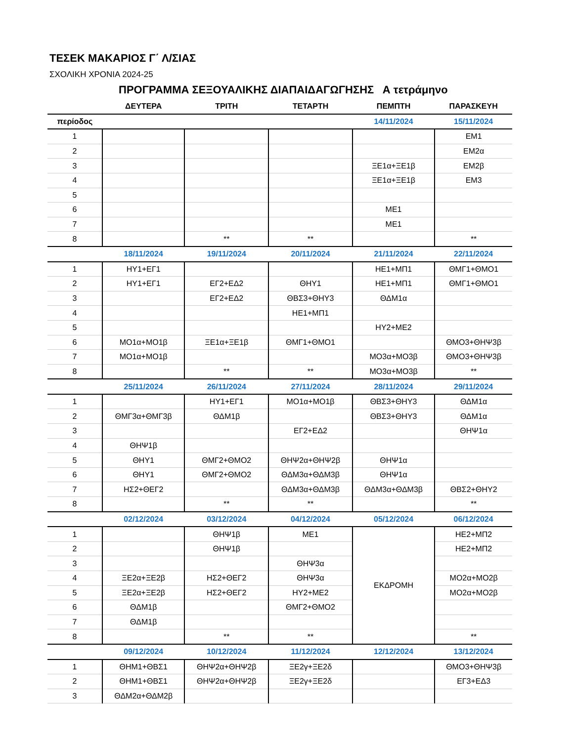ΤΕΣΕΚ ΜΑΚΑΡΙΟΣ Γ΄ Λ/ΣΙΑΣ
ΣΧΟΛΙΚΗ ΧΡΟΝΙΑ 2024-25
ΠΡΟΓΡΑΜΜΑ ΣΕΞΟΥΑΛΙΚΗΣ ΔΙΑΠΑΙΔΑΓΩΓΗΣΗΣ Α τετράμηνο
| | ΔΕΥΤΕΡΑ | ΤΡΙΤΗ | ΤΕΤΑΡΤΗ | ΠΕΜΠΤΗ | ΠΑΡΑΣΚΕΥΗ |
| --- | --- | --- | --- | --- | --- |
| περίοδος | | | | 14/11/2024 | 15/11/2024 |
| 1 | | | | | ΕΜ1 |
| 2 | | | | | ΕΜ2α |
| 3 | | | | ΞΕ1α+ΞΕ1β | ΕΜ2β |
| 4 | | | | ΞΕ1α+ΞΕ1β | ΕΜ3 |
| 5 | | | | | |
| 6 | | | | ΜΕ1 | |
| 7 | | | | ΜΕ1 | |
| 8 | | ** | ** | | ** |
| | 18/11/2024 | 19/11/2024 | 20/11/2024 | 21/11/2024 | 22/11/2024 |
| 1 | ΗΥ1+ΕΓ1 | | | ΗΕ1+ΜΠ1 | ΘΜΓ1+ΘΜΟ1 |
| 2 | ΗΥ1+ΕΓ1 | ΕΓ2+ΕΔ2 | ΘΗΥ1 | ΗΕ1+ΜΠ1 | ΘΜΓ1+ΘΜΟ1 |
| 3 | | ΕΓ2+ΕΔ2 | ΘΒΣ3+ΘΗΥ3 | ΘΔΜ1α | |
| 4 | | | ΗΕ1+ΜΠ1 | | |
| 5 | | | | ΗΥ2+ΜΕ2 | |
| 6 | ΜΟ1α+ΜΟ1β | ΞΕ1α+ΞΕ1β | ΘΜΓ1+ΘΜΟ1 | | ΘΜΟ3+ΘΗΨ3β |
| 7 | ΜΟ1α+ΜΟ1β | | | ΜΟ3α+ΜΟ3β | ΘΜΟ3+ΘΗΨ3β |
| 8 | | ** | ** | ΜΟ3α+ΜΟ3β | ** |
| | 25/11/2024 | 26/11/2024 | 27/11/2024 | 28/11/2024 | 29/11/2024 |
| 1 | | ΗΥ1+ΕΓ1 | ΜΟ1α+ΜΟ1β | ΘΒΣ3+ΘΗΥ3 | ΘΔΜ1α |
| 2 | ΘΜΓ3α+ΘΜΓ3β | ΘΔΜ1β | | ΘΒΣ3+ΘΗΥ3 | ΘΔΜ1α |
| 3 | | | ΕΓ2+ΕΔ2 | | ΘΗΨ1α |
| 4 | ΘΗΨ1β | | | | |
| 5 | ΘΗΥ1 | ΘΜΓ2+ΘΜΟ2 | ΘΗΨ2α+ΘΗΨ2β | ΘΗΨ1α | |
| 6 | ΘΗΥ1 | ΘΜΓ2+ΘΜΟ2 | ΘΔΜ3α+ΘΔΜ3β | ΘΗΨ1α | |
| 7 | ΗΣ2+ΘΕΓ2 | | ΘΔΜ3α+ΘΔΜ3β | ΘΔΜ3α+ΘΔΜ3β | ΘΒΣ2+ΘΗΥ2 |
| 8 | | ** | ** | | ** |
| | 02/12/2024 | 03/12/2024 | 04/12/2024 | 05/12/2024 | 06/12/2024 |
| 1 | | ΘΗΨ1β | ΜΕ1 | ΕΚΔΡΟΜΗ | ΗΕ2+ΜΠ2 |
| 2 | | ΘΗΨ1β | | | ΗΕ2+ΜΠ2 |
| 3 | | | ΘΗΨ3α | | |
| 4 | ΞΕ2α+ΞΕ2β | ΗΣ2+ΘΕΓ2 | ΘΗΨ3α | | ΜΟ2α+ΜΟ2β |
| 5 | ΞΕ2α+ΞΕ2β | ΗΣ2+ΘΕΓ2 | ΗΥ2+ΜΕ2 | | ΜΟ2α+ΜΟ2β |
| 6 | ΘΔΜ1β | | ΘΜΓ2+ΘΜΟ2 | | |
| 7 | ΘΔΜ1β | | | | |
| 8 | | ** | ** | | ** |
| | 09/12/2024 | 10/12/2024 | 11/12/2024 | 12/12/2024 | 13/12/2024 |
| 1 | ΘΗΜ1+ΘΒΣ1 | ΘΗΨ2α+ΘΗΨ2β | ΞΕ2γ+ΞΕ2δ | | ΘΜΟ3+ΘΗΨ3β |
| 2 | ΘΗΜ1+ΘΒΣ1 | ΘΗΨ2α+ΘΗΨ2β | ΞΕ2γ+ΞΕ2δ | | ΕΓ3+ΕΔ3 |
| 3 | ΘΔΜ2α+ΘΔΜ2β | | | | |